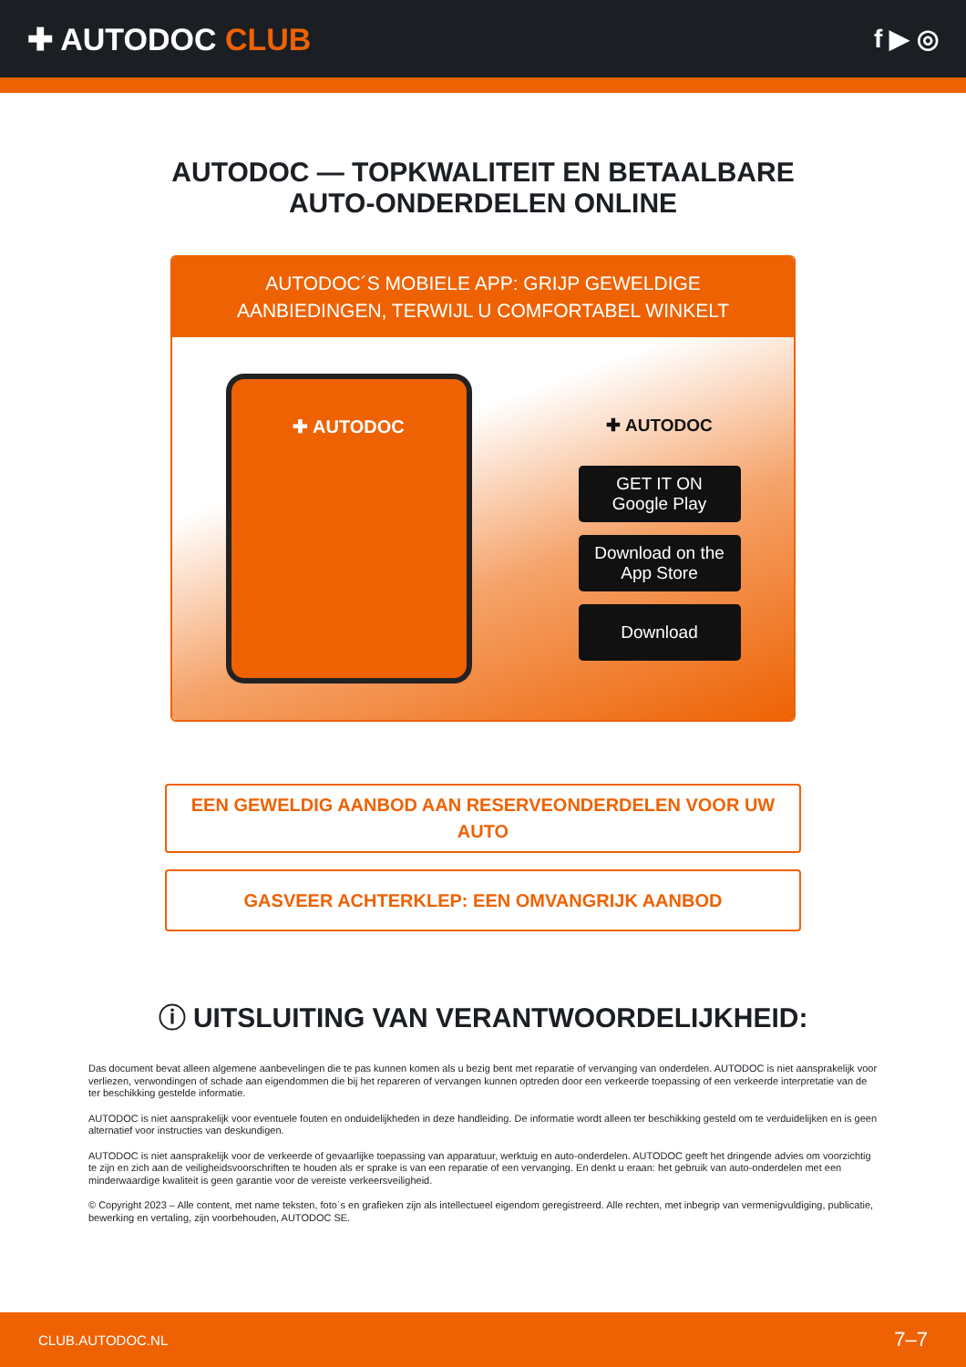✚ AUTODOC CLUB
f ▶ ◎
AUTODOC — TOPKWALITEIT EN BETAALBARE AUTO-ONDERDELEN ONLINE
AUTODOC´S MOBIELE APP: GRIJP GEWELDIGE AANBIEDINGEN, TERWIJL U COMFORTABEL WINKELT
✚ AUTODOC
✚ AUTODOC
GET IT ON
Google Play
Download on the
App Store
Download
EEN GEWELDIG AANBOD AAN RESERVEONDERDELEN VOOR UW AUTO
GASVEER ACHTERKLEP: EEN OMVANGRIJK AANBOD
ⓘ UITSLUITING VAN VERANTWOORDELIJKHEID:
Das document bevat alleen algemene aanbevelingen die te pas kunnen komen als u bezig bent met reparatie of vervanging van onderdelen. AUTODOC is niet aansprakelijk voor verliezen, verwondingen of schade aan eigendommen die bij het repareren of vervangen kunnen optreden door een verkeerde toepassing of een verkeerde interpretatie van de ter beschikking gestelde informatie.
AUTODOC is niet aansprakelijk voor eventuele fouten en onduidelijkheden in deze handleiding. De informatie wordt alleen ter beschikking gesteld om te verduidelijken en is geen alternatief voor instructies van deskundigen.
AUTODOC is niet aansprakelijk voor de verkeerde of gevaarlijke toepassing van apparatuur, werktuig en auto-onderdelen. AUTODOC geeft het dringende advies om voorzichtig te zijn en zich aan de veiligheidsvoorschriften te houden als er sprake is van een reparatie of een vervanging. En denkt u eraan: het gebruik van auto-onderdelen met een minderwaardige kwaliteit is geen garantie voor de vereiste verkeersveiligheid.
© Copyright 2023 – Alle content, met name teksten, foto`s en grafieken zijn als intellectueel eigendom geregistreerd. Alle rechten, met inbegrip van vermenigvuldiging, publicatie, bewerking en vertaling, zijn voorbehouden, AUTODOC SE.
CLUB.AUTODOC.NL 7–7